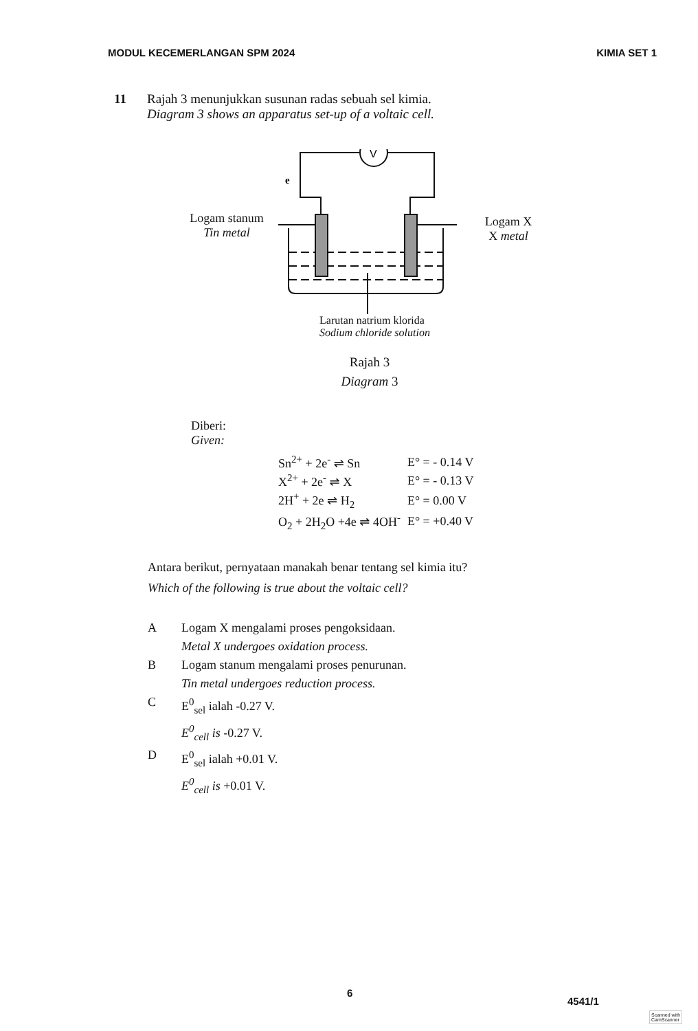MODUL KECEMERLANGAN SPM 2024 KIMIA SET 1
11 Rajah 3 menunjukkan susunan radas sebuah sel kimia.
Diagram 3 shows an apparatus set-up of a voltaic cell.
Logam stanum
Tin metal
V
e
Logam X
X metal
Larutan natrium klorida
Sodium chloride solution
Rajah 3
Diagram 3
Diberi:
Given:
| Sn<sup>2+</sup> + 2e<sup>-</sup> ⇌ Sn | E° = - 0.14 V |
| X<sup>2+</sup> + 2e<sup>-</sup> ⇌ X | E° = - 0.13 V |
| 2H<sup>+</sup> + 2e ⇌ H<sub>2</sub> | E° = 0.00 V |
| O<sub>2</sub> + 2H<sub>2</sub>O +4e ⇌ 4OH<sup>-</sup> | E° = +0.40 V |
Antara berikut, pernyataan manakah benar tentang sel kimia itu?
Which of the following is true about the voltaic cell?
A Logam X mengalami proses pengoksidaan.
Metal X undergoes oxidation process.
B Logam stanum mengalami proses penurunan.
Tin metal undergoes reduction process.
C E<sup>0</sup><sub>sel</sub> ialah -0.27 V.
E<sup>0</sup><sub>cell</sub> is -0.27 V.
D E<sup>0</sup><sub>sel</sub> ialah +0.01 V.
E<sup>0</sup><sub>cell</sub> is +0.01 V.
6
4541/1
Scanned with
CamScanner